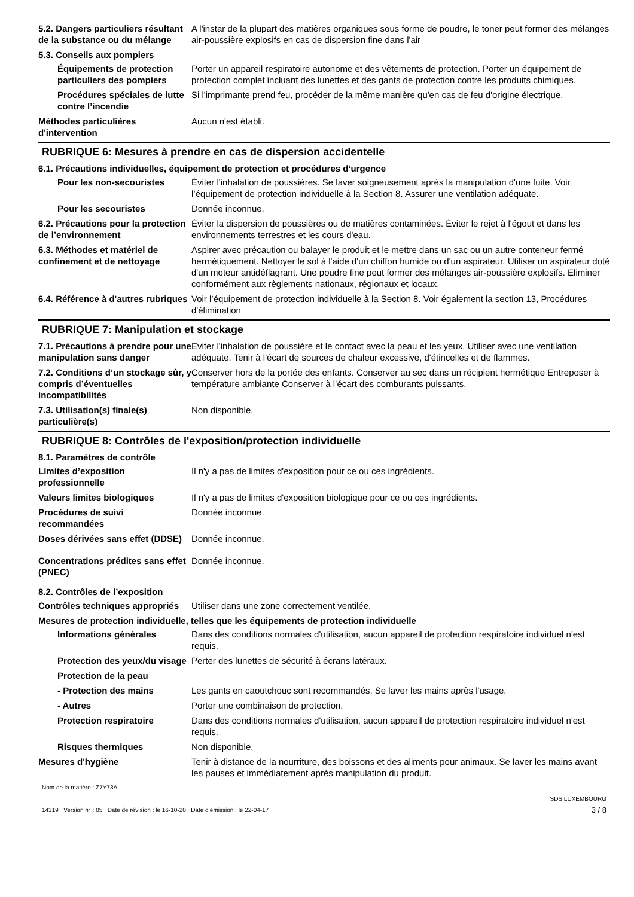5.2. Dangers particuliers résultant de la substance ou du mélange
A l'instar de la plupart des matières organiques sous forme de poudre, le toner peut former des mélanges air-poussière explosifs en cas de dispersion fine dans l'air
5.3. Conseils aux pompiers
Équipements de protection particuliers des pompiers
Porter un appareil respiratoire autonome et des vêtements de protection. Porter un équipement de protection complet incluant des lunettes et des gants de protection contre les produits chimiques.
Procédures spéciales de lutte contre l’incendie
Si l'imprimante prend feu, procéder de la même manière qu'en cas de feu d'origine électrique.
Méthodes particulières d'intervention
Aucun n'est établi.
RUBRIQUE 6: Mesures à prendre en cas de dispersion accidentelle
6.1. Précautions individuelles, équipement de protection et procédures d’urgence
Pour les non-secouristes Éviter l'inhalation de poussières. Se laver soigneusement après la manipulation d'une fuite. Voir l’équipement de protection individuelle à la Section 8. Assurer une ventilation adéquate.
Pour les secouristes Donnée inconnue.
6.2. Précautions pour la protection de l’environnement
Éviter la dispersion de poussières ou de matières contaminées. Éviter le rejet à l'égout et dans les environnements terrestres et les cours d'eau.
6.3. Méthodes et matériel de confinement et de nettoyage
Aspirer avec précaution ou balayer le produit et le mettre dans un sac ou un autre conteneur fermé hermétiquement. Nettoyer le sol à l'aide d'un chiffon humide ou d'un aspirateur. Utiliser un aspirateur doté d'un moteur antidéflagrant. Une poudre fine peut former des mélanges air-poussière explosifs. Eliminer conformément aux règlements nationaux, régionaux et locaux.
6.4. Référence à d'autres rubriques
Voir l’équipement de protection individuelle à la Section 8. Voir également la section 13, Procédures d'élimination
RUBRIQUE 7: Manipulation et stockage
7.1. Précautions à prendre pour une manipulation sans danger
Eviter l'inhalation de poussière et le contact avec la peau et les yeux. Utiliser avec une ventilation adéquate. Tenir à l'écart de sources de chaleur excessive, d'étincelles et de flammes.
7.2. Conditions d’un stockage sûr, y compris d’éventuelles incompatibilités
Conserver hors de la portée des enfants. Conserver au sec dans un récipient hermétique Entreposer à température ambiante Conserver à l’écart des comburants puissants.
7.3. Utilisation(s) finale(s) particulière(s)
Non disponible.
RUBRIQUE 8: Contrôles de l'exposition/protection individuelle
8.1. Paramètres de contrôle
Limites d’exposition professionnelle
Il n'y a pas de limites d'exposition pour ce ou ces ingrédients.
Valeurs limites biologiques Il n'y a pas de limites d'exposition biologique pour ce ou ces ingrédients.
Procédures de suivi recommandées
Donnée inconnue.
Doses dérivées sans effet (DDSE)
Donnée inconnue.
Concentrations prédites sans effet (PNEC)
Donnée inconnue.
8.2. Contrôles de l’exposition
Contrôles techniques appropriés
Utiliser dans une zone correctement ventilée.
Mesures de protection individuelle, telles que les équipements de protection individuelle
Informations générales Dans des conditions normales d'utilisation, aucun appareil de protection respiratoire individuel n'est requis.
Protection des yeux/du visage
Perter des lunettes de sécurité à écrans latéraux.
Protection de la peau
- Protection des mains Les gants en caoutchouc sont recommandés. Se laver les mains après l'usage.
- Autres Porter une combinaison de protection.
Protection respiratoire Dans des conditions normales d'utilisation, aucun appareil de protection respiratoire individuel n'est requis.
Risques thermiques Non disponible.
Mesures d'hygiène Tenir à distance de la nourriture, des boissons et des aliments pour animaux. Se laver les mains avant les pauses et immédiatement après manipulation du produit.
Nom de la matière : Z7Y73A
14319 Version n° : 05 Date de révision : le 16-10-20 Date d’émission : le 22-04-17
SDS LUXEMBOURG
3 / 8